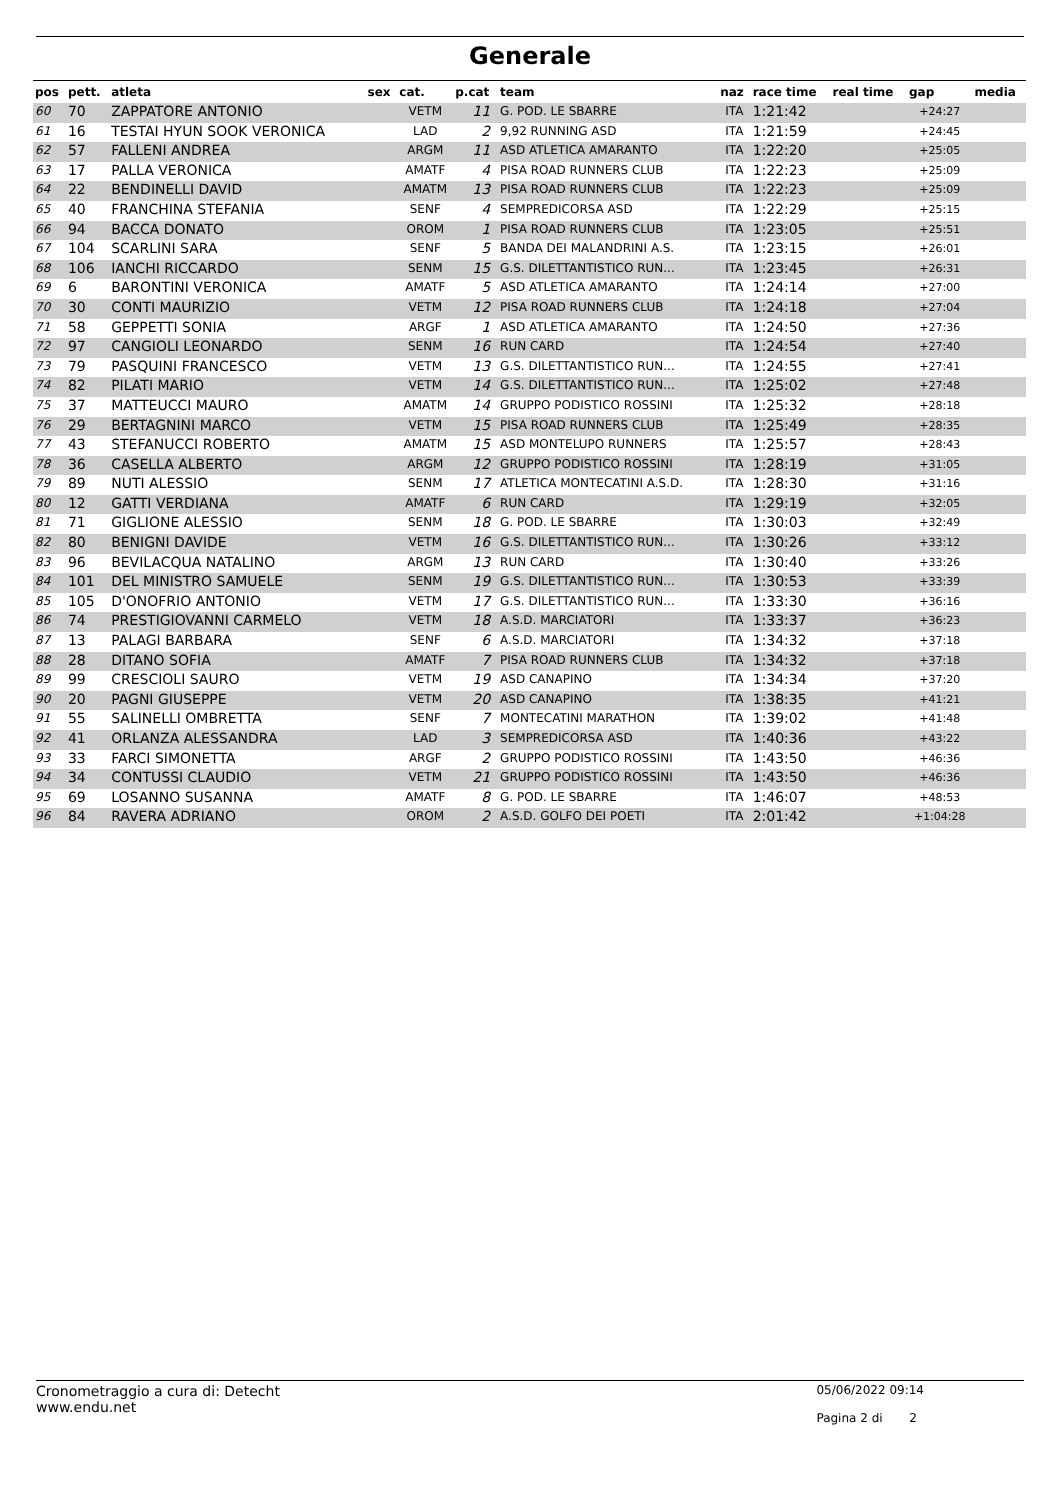Generale
| pos | pett. | atleta | sex | cat. | p.cat | team | naz | race time | real time | gap | media |
| --- | --- | --- | --- | --- | --- | --- | --- | --- | --- | --- | --- |
| 60 | 70 | ZAPPATORE ANTONIO | | VETM | 11 | G. POD. LE SBARRE | ITA | 1:21:42 | | +24:27 | |
| 61 | 16 | TESTAI HYUN SOOK VERONICA | | LAD | 2 | 9,92 RUNNING ASD | ITA | 1:21:59 | | +24:45 | |
| 62 | 57 | FALLENI ANDREA | | ARGM | 11 | ASD ATLETICA AMARANTO | ITA | 1:22:20 | | +25:05 | |
| 63 | 17 | PALLA VERONICA | | AMATF | 4 | PISA ROAD RUNNERS CLUB | ITA | 1:22:23 | | +25:09 | |
| 64 | 22 | BENDINELLI DAVID | | AMATM | 13 | PISA ROAD RUNNERS CLUB | ITA | 1:22:23 | | +25:09 | |
| 65 | 40 | FRANCHINA STEFANIA | | SENF | 4 | SEMPREDICORSA ASD | ITA | 1:22:29 | | +25:15 | |
| 66 | 94 | BACCA DONATO | | OROM | 1 | PISA ROAD RUNNERS CLUB | ITA | 1:23:05 | | +25:51 | |
| 67 | 104 | SCARLINI SARA | | SENF | 5 | BANDA DEI MALANDRINI A.S. | ITA | 1:23:15 | | +26:01 | |
| 68 | 106 | IANCHI RICCARDO | | SENM | 15 | G.S. DILETTANTISTICO RUN... | ITA | 1:23:45 | | +26:31 | |
| 69 | 6 | BARONTINI VERONICA | | AMATF | 5 | ASD ATLETICA AMARANTO | ITA | 1:24:14 | | +27:00 | |
| 70 | 30 | CONTI MAURIZIO | | VETM | 12 | PISA ROAD RUNNERS CLUB | ITA | 1:24:18 | | +27:04 | |
| 71 | 58 | GEPPETTI SONIA | | ARGF | 1 | ASD ATLETICA AMARANTO | ITA | 1:24:50 | | +27:36 | |
| 72 | 97 | CANGIOLI LEONARDO | | SENM | 16 | RUN CARD | ITA | 1:24:54 | | +27:40 | |
| 73 | 79 | PASQUINI FRANCESCO | | VETM | 13 | G.S. DILETTANTISTICO RUN... | ITA | 1:24:55 | | +27:41 | |
| 74 | 82 | PILATI MARIO | | VETM | 14 | G.S. DILETTANTISTICO RUN... | ITA | 1:25:02 | | +27:48 | |
| 75 | 37 | MATTEUCCI MAURO | | AMATM | 14 | GRUPPO PODISTICO ROSSINI | ITA | 1:25:32 | | +28:18 | |
| 76 | 29 | BERTAGNINI MARCO | | VETM | 15 | PISA ROAD RUNNERS CLUB | ITA | 1:25:49 | | +28:35 | |
| 77 | 43 | STEFANUCCI ROBERTO | | AMATM | 15 | ASD MONTELUPO RUNNERS | ITA | 1:25:57 | | +28:43 | |
| 78 | 36 | CASELLA ALBERTO | | ARGM | 12 | GRUPPO PODISTICO ROSSINI | ITA | 1:28:19 | | +31:05 | |
| 79 | 89 | NUTI ALESSIO | | SENM | 17 | ATLETICA MONTECATINI A.S.D. | ITA | 1:28:30 | | +31:16 | |
| 80 | 12 | GATTI VERDIANA | | AMATF | 6 | RUN CARD | ITA | 1:29:19 | | +32:05 | |
| 81 | 71 | GIGLIONE ALESSIO | | SENM | 18 | G. POD. LE SBARRE | ITA | 1:30:03 | | +32:49 | |
| 82 | 80 | BENIGNI DAVIDE | | VETM | 16 | G.S. DILETTANTISTICO RUN... | ITA | 1:30:26 | | +33:12 | |
| 83 | 96 | BEVILACQUA NATALINO | | ARGM | 13 | RUN CARD | ITA | 1:30:40 | | +33:26 | |
| 84 | 101 | DEL MINISTRO SAMUELE | | SENM | 19 | G.S. DILETTANTISTICO RUN... | ITA | 1:30:53 | | +33:39 | |
| 85 | 105 | D'ONOFRIO ANTONIO | | VETM | 17 | G.S. DILETTANTISTICO RUN... | ITA | 1:33:30 | | +36:16 | |
| 86 | 74 | PRESTIGIOVANNI CARMELO | | VETM | 18 | A.S.D. MARCIATORI | ITA | 1:33:37 | | +36:23 | |
| 87 | 13 | PALAGI BARBARA | | SENF | 6 | A.S.D. MARCIATORI | ITA | 1:34:32 | | +37:18 | |
| 88 | 28 | DITANO SOFIA | | AMATF | 7 | PISA ROAD RUNNERS CLUB | ITA | 1:34:32 | | +37:18 | |
| 89 | 99 | CRESCIOLI SAURO | | VETM | 19 | ASD CANAPINO | ITA | 1:34:34 | | +37:20 | |
| 90 | 20 | PAGNI GIUSEPPE | | VETM | 20 | ASD CANAPINO | ITA | 1:38:35 | | +41:21 | |
| 91 | 55 | SALINELLI OMBRETTA | | SENF | 7 | MONTECATINI MARATHON | ITA | 1:39:02 | | +41:48 | |
| 92 | 41 | ORLANZA ALESSANDRA | | LAD | 3 | SEMPREDICORSA ASD | ITA | 1:40:36 | | +43:22 | |
| 93 | 33 | FARCI SIMONETTA | | ARGF | 2 | GRUPPO PODISTICO ROSSINI | ITA | 1:43:50 | | +46:36 | |
| 94 | 34 | CONTUSSI CLAUDIO | | VETM | 21 | GRUPPO PODISTICO ROSSINI | ITA | 1:43:50 | | +46:36 | |
| 95 | 69 | LOSANNO SUSANNA | | AMATF | 8 | G. POD. LE SBARRE | ITA | 1:46:07 | | +48:53 | |
| 96 | 84 | RAVERA ADRIANO | | OROM | 2 | A.S.D. GOLFO DEI POETI | ITA | 2:01:42 | | +1:04:28 | |
Cronometraggio a cura di: Detecht
www.endu.net
05/06/2022 09:14
Pagina 2 di 2